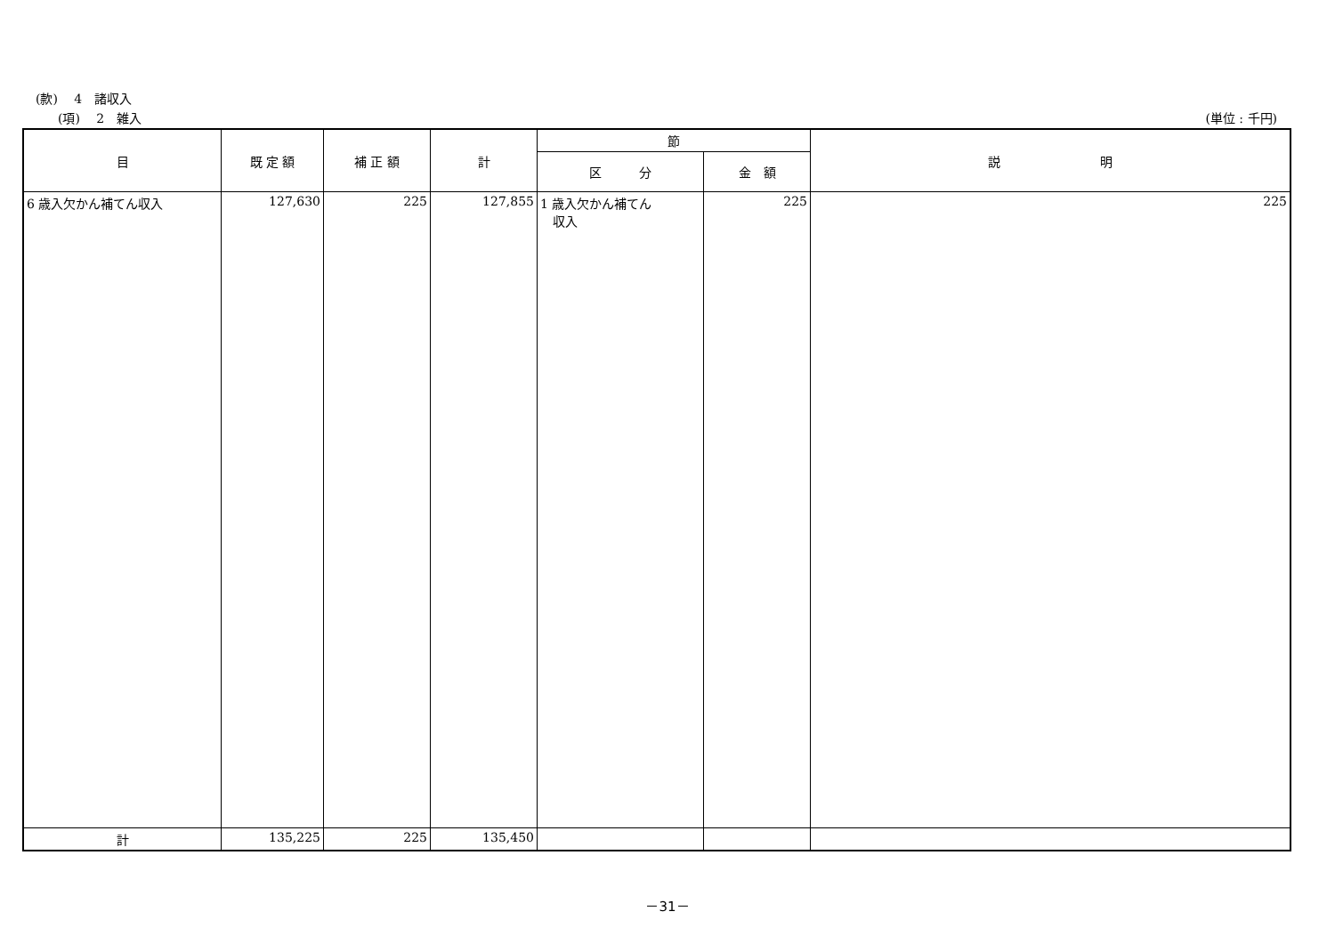(款)　 4　諸収入
(項)　 2　雑入 (単位 : 千円)
| 目 | 既 定 額 | 補 正 額 | 計 | 節 | | 説 明 |
| --- | --- | --- | --- | --- | --- | --- |
| | | | | 区 分 | 金 額 | |
| 6 歳入欠かん補てん収入 | 127,630 | 225 | 127,855 | 1 歳入欠かん補てん 収入 | 225 | 225 |
| 計 | 135,225 | 225 | 135,450 | | | |
－31－